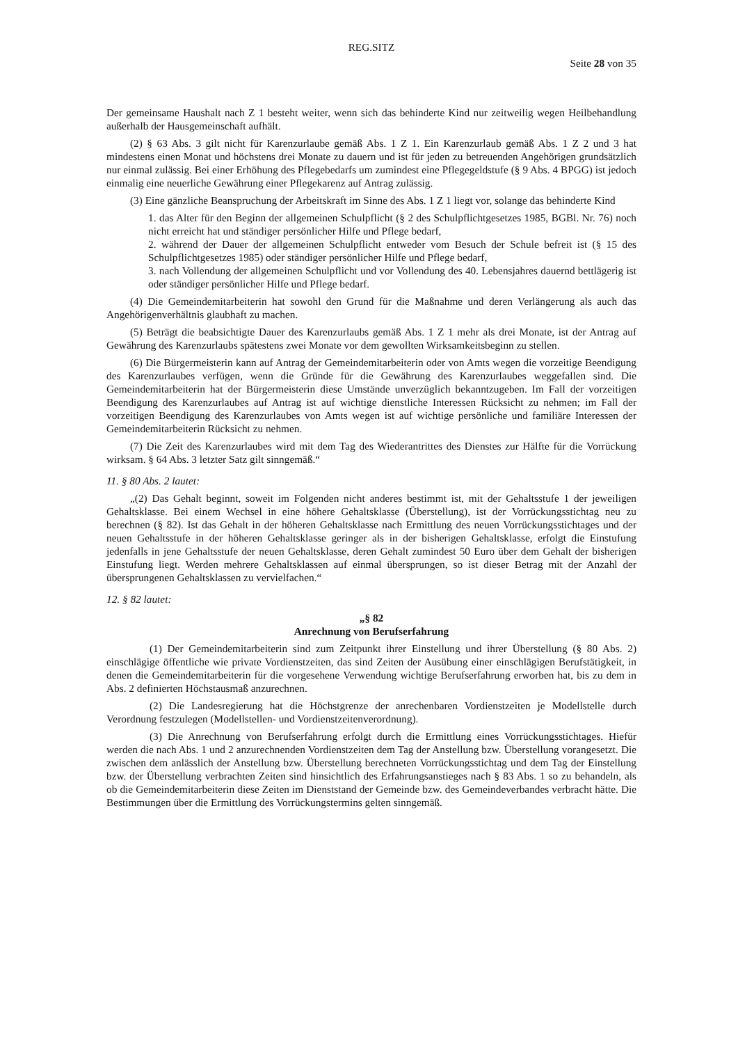REG.SITZ
Seite 28 von 35
Der gemeinsame Haushalt nach Z 1 besteht weiter, wenn sich das behinderte Kind nur zeitweilig wegen Heilbehandlung außerhalb der Hausgemeinschaft aufhält.
(2) § 63 Abs. 3 gilt nicht für Karenzurlaube gemäß Abs. 1 Z 1. Ein Karenzurlaub gemäß Abs. 1 Z 2 und 3 hat mindestens einen Monat und höchstens drei Monate zu dauern und ist für jeden zu betreuenden Angehörigen grundsätzlich nur einmal zulässig. Bei einer Erhöhung des Pflegebedarfs um zumindest eine Pflegegeldstufe (§ 9 Abs. 4 BPGG) ist jedoch einmalig eine neuerliche Gewährung einer Pflegekarenz auf Antrag zulässig.
(3) Eine gänzliche Beanspruchung der Arbeitskraft im Sinne des Abs. 1 Z 1 liegt vor, solange das behinderte Kind
1. das Alter für den Beginn der allgemeinen Schulpflicht (§ 2 des Schulpflichtgesetzes 1985, BGBl. Nr. 76) noch nicht erreicht hat und ständiger persönlicher Hilfe und Pflege bedarf,
2. während der Dauer der allgemeinen Schulpflicht entweder vom Besuch der Schule befreit ist (§ 15 des Schulpflichtgesetzes 1985) oder ständiger persönlicher Hilfe und Pflege bedarf,
3. nach Vollendung der allgemeinen Schulpflicht und vor Vollendung des 40. Lebensjahres dauernd bettlägerig ist oder ständiger persönlicher Hilfe und Pflege bedarf.
(4) Die Gemeindemitarbeiterin hat sowohl den Grund für die Maßnahme und deren Verlängerung als auch das Angehörigenverhältnis glaubhaft zu machen.
(5) Beträgt die beabsichtigte Dauer des Karenzurlaubs gemäß Abs. 1 Z 1 mehr als drei Monate, ist der Antrag auf Gewährung des Karenzurlaubs spätestens zwei Monate vor dem gewollten Wirksamkeitsbeginn zu stellen.
(6) Die Bürgermeisterin kann auf Antrag der Gemeindemitarbeiterin oder von Amts wegen die vorzeitige Beendigung des Karenzurlaubes verfügen, wenn die Gründe für die Gewährung des Karenzurlaubes weggefallen sind. Die Gemeindemitarbeiterin hat der Bürgermeisterin diese Umstände unverzüglich bekanntzugeben. Im Fall der vorzeitigen Beendigung des Karenzurlaubes auf Antrag ist auf wichtige dienstliche Interessen Rücksicht zu nehmen; im Fall der vorzeitigen Beendigung des Karenzurlaubes von Amts wegen ist auf wichtige persönliche und familiäre Interessen der Gemeindemitarbeiterin Rücksicht zu nehmen.
(7) Die Zeit des Karenzurlaubes wird mit dem Tag des Wiederantrittes des Dienstes zur Hälfte für die Vorrückung wirksam. § 64 Abs. 3 letzter Satz gilt sinngemäß.“
11. § 80 Abs. 2 lautet:
„(2) Das Gehalt beginnt, soweit im Folgenden nicht anderes bestimmt ist, mit der Gehaltsstufe 1 der jeweiligen Gehaltsklasse. Bei einem Wechsel in eine höhere Gehaltsklasse (Überstellung), ist der Vorrückungsstichtag neu zu berechnen (§ 82). Ist das Gehalt in der höheren Gehaltsklasse nach Ermittlung des neuen Vorrückungsstichtages und der neuen Gehaltsstufe in der höheren Gehaltsklasse geringer als in der bisherigen Gehaltsklasse, erfolgt die Einstufung jedenfalls in jene Gehaltsstufe der neuen Gehaltsklasse, deren Gehalt zumindest 50 Euro über dem Gehalt der bisherigen Einstufung liegt. Werden mehrere Gehaltsklassen auf einmal übersprungen, so ist dieser Betrag mit der Anzahl der übersprungenen Gehaltsklassen zu vervielfachen.“
12. § 82 lautet:
„§ 82
Anrechnung von Berufserfahrung
(1) Der Gemeindemitarbeiterin sind zum Zeitpunkt ihrer Einstellung und ihrer Überstellung (§ 80 Abs. 2) einschlägige öffentliche wie private Vordienstzeiten, das sind Zeiten der Ausübung einer einschlägigen Berufstätigkeit, in denen die Gemeindemitarbeiterin für die vorgesehene Verwendung wichtige Berufserfahrung erworben hat, bis zu dem in Abs. 2 definierten Höchstausmaß anzurechnen.
(2) Die Landesregierung hat die Höchstgrenze der anrechenbaren Vordienstzeiten je Modellstelle durch Verordnung festzulegen (Modellstellen- und Vordienstzeitenverordnung).
(3) Die Anrechnung von Berufserfahrung erfolgt durch die Ermittlung eines Vorrückungsstichtages. Hiefür werden die nach Abs. 1 und 2 anzurechnenden Vordienstzeiten dem Tag der Anstellung bzw. Überstellung vorangesetzt. Die zwischen dem anlässlich der Anstellung bzw. Überstellung berechneten Vorrückungsstichtag und dem Tag der Einstellung bzw. der Überstellung verbrachten Zeiten sind hinsichtlich des Erfahrungsanstieges nach § 83 Abs. 1 so zu behandeln, als ob die Gemeindemitarbeiterin diese Zeiten im Dienststand der Gemeinde bzw. des Gemeindeverbandes verbracht hätte. Die Bestimmungen über die Ermittlung des Vorrückungstermins gelten sinngemäß.